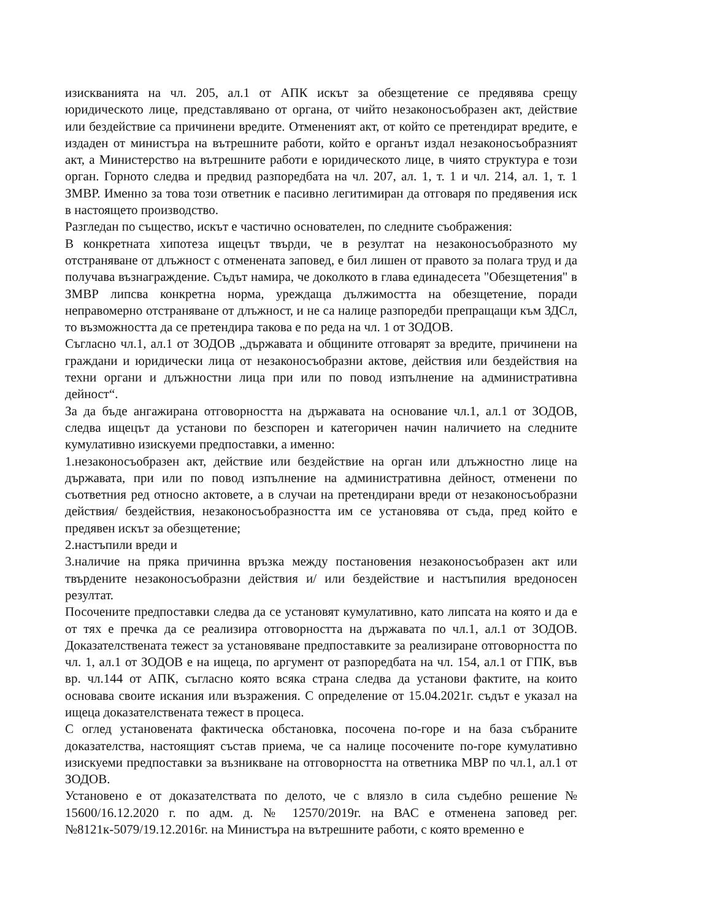изискванията на чл. 205, ал.1 от АПК искът за обезщетение се предявява срещу юридическото лице, представлявано от органа, от чийто незаконосъобразен акт, действие или бездействие са причинени вредите. Отмененият акт, от който се претендират вредите, е издаден от министъра на вътрешните работи, който е органът издал незаконосъобразният акт, а Министерство на вътрешните работи е юридическото лице, в чиято структура е този орган. Горното следва и предвид разпоредбата на чл. 207, ал. 1, т. 1 и чл. 214, ал. 1, т. 1 ЗМВР. Именно за това този ответник е пасивно легитимиран да отговаря по предявения иск в настоящето производство.
Разгледан по същество, искът е частично основателен, по следните съображения:
В конкретната хипотеза ищецът твърди, че в резултат на незаконосъобразното му отстраняване от длъжност с отменената заповед, е бил лишен от правото за полага труд и да получава възнаграждение. Съдът намира, че доколкото в глава единадесета "Обезщетения" в ЗМВР липсва конкретна норма, уреждаща дължимостта на обезщетение, поради неправомерно отстраняване от длъжност, и не са налице разпоредби препращащи към ЗДСл, то възможността да се претендира такова е по реда на чл. 1 от ЗОДОВ.
Съгласно чл.1, ал.1 от ЗОДОВ „държавата и общините отговарят за вредите, причинени на граждани и юридически лица от незаконосъобразни актове, действия или бездействия на техни органи и длъжностни лица при или по повод изпълнение на административна дейност“.
За да бъде ангажирана отговорността на държавата на основание чл.1, ал.1 от ЗОДОВ, следва ищецът да установи по безспорен и категоричен начин наличието на следните кумулативно изискуеми предпоставки, а именно:
1.незаконосъобразен акт, действие или бездействие на орган или длъжностно лице на държавата, при или по повод изпълнение на административна дейност, отменени по съответния ред относно актовете, а в случаи на претендирани вреди от незаконосъобразни действия/ бездействия, незаконосъобразността им се установява от съда, пред който е предявен искът за обезщетение;
2.настъпили вреди и
3.наличие на пряка причинна връзка между постановения незаконосъобразен акт или твърдените незаконосъобразни действия и/ или бездействие и настъпилия вредоносен резултат.
Посочените предпоставки следва да се установят кумулативно, като липсата на която и да е от тях е пречка да се реализира отговорността на държавата по чл.1, ал.1 от ЗОДОВ. Доказателствената тежест за установяване предпоставките за реализиране отговорността по чл. 1, ал.1 от ЗОДОВ е на ищеца, по аргумент от разпоредбата на чл. 154, ал.1 от ГПК, във вр. чл.144 от АПК, съгласно която всяка страна следва да установи фактите, на които основава своите искания или възражения. С определение от 15.04.2021г. съдът е указал на ищеца доказателствената тежест в процеса.
С оглед установената фактическа обстановка, посочена по-горе и на база събраните доказателства, настоящият състав приема, че са налице посочените по-горе кумулативно изискуеми предпоставки за възникване на отговорността на ответника МВР по чл.1, ал.1 от ЗОДОВ.
Установено е от доказателствата по делото, че с влязло в сила съдебно решение № 15600/16.12.2020 г. по адм. д. № 12570/2019г. на ВАС е отменена заповед рег. №8121к-5079/19.12.2016г. на Министъра на вътрешните работи, с която временно е